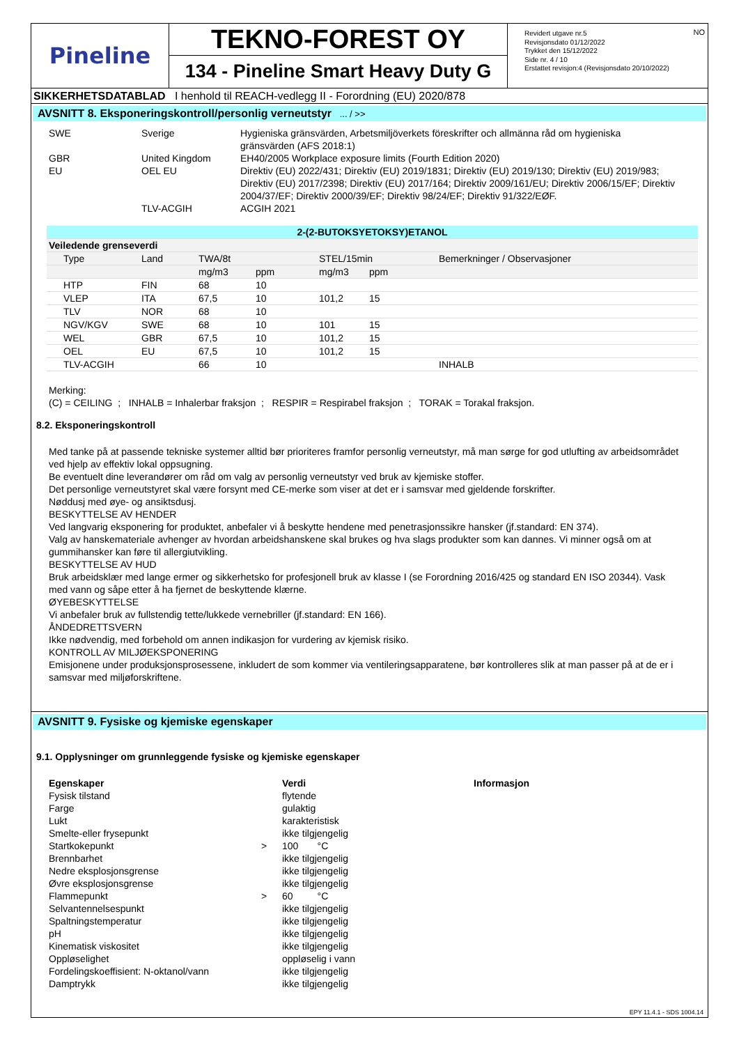Pineline
TEKNO-FOREST OY
134 - Pineline Smart Heavy Duty G
NO Revidert utgave nr.5
Revisjonsdato 01/12/2022
Trykket den 15/12/2022
Side nr. 4 / 10
Erstattet revisjon:4 (Revisjonsdato 20/10/2022)
SIKKERHETSDATABLAD I henhold til REACH-vedlegg II - Forordning (EU) 2020/878
AVSNITT 8. Eksponeringskontroll/personlig verneutstyr ... / >>
| SWE | Sverige | Hygieniska gränsvärden, Arbetsmiljöverkets föreskrifter och allmänna råd om hygieniska gränsvärden (AFS 2018:1) |
| GBR | United Kingdom | EH40/2005 Workplace exposure limits (Fourth Edition 2020) |
| EU | OEL EU | Direktiv (EU) 2022/431; Direktiv (EU) 2019/1831; Direktiv (EU) 2019/130; Direktiv (EU) 2019/983; Direktiv (EU) 2017/2398; Direktiv (EU) 2017/164; Direktiv 2009/161/EU; Direktiv 2006/15/EF; Direktiv 2004/37/EF; Direktiv 2000/39/EF; Direktiv 98/24/EF; Direktiv 91/322/EØF. |
| | TLV-ACGIH | ACGIH 2021 |
| 2-(2-BUTOKSYETOKSY)ETANOL | | | | | | |
| --- | --- | --- | --- | --- | --- | --- |
| Veiledende grenseverdi | | | | | | |
| Type | Land | TWA/8t | | STEL/15min | | Bemerkninger / Observasjoner |
| | | mg/m3 | ppm | mg/m3 | ppm | |
| HTP | FIN | 68 | 10 | | | |
| VLEP | ITA | 67,5 | 10 | 101,2 | 15 | |
| TLV | NOR | 68 | 10 | | | |
| NGV/KGV | SWE | 68 | 10 | 101 | 15 | |
| WEL | GBR | 67,5 | 10 | 101,2 | 15 | |
| OEL | EU | 67,5 | 10 | 101,2 | 15 | |
| TLV-ACGIH | | 66 | 10 | | | INHALB |
Merking:
(C) = CEILING ; INHALB = Inhalerbar fraksjon ; RESPIR = Respirabel fraksjon ; TORAK = Torakal fraksjon.
8.2. Eksponeringskontroll
Med tanke på at passende tekniske systemer alltid bør prioriteres framfor personlig verneutstyr, må man sørge for god utlufting av arbeidsområdet ved hjelp av effektiv lokal oppsugning.
Be eventuelt dine leverandører om råd om valg av personlig verneutstyr ved bruk av kjemiske stoffer.
Det personlige verneutstyret skal være forsynt med CE-merke som viser at det er i samsvar med gjeldende forskrifter.
Nøddusj med øye- og ansiktsdusj.
BESKYTTELSE AV HENDER
Ved langvarig eksponering for produktet, anbefaler vi å beskytte hendene med penetrasjonssikre hansker (jf.standard: EN 374).
Valg av hanskemateriale avhenger av hvordan arbeidshanskene skal brukes og hva slags produkter som kan dannes. Vi minner også om at gummihansker kan føre til allergiutvikling.
BESKYTTELSE AV HUD
Bruk arbeidsklær med lange ermer og sikkerhetsko for profesjonell bruk av klasse I (se Forordning 2016/425 og standard EN ISO 20344). Vask med vann og såpe etter å ha fjernet de beskyttende klærne.
ØYEBESKYTTELSE
Vi anbefaler bruk av fullstendig tette/lukkede vernebriller (jf.standard: EN 166).
ÅNDEDRETTSVERN
Ikke nødvendig, med forbehold om annen indikasjon for vurdering av kjemisk risiko.
KONTROLL AV MILJØEKSPONERING
Emisjonene under produksjonsprosessene, inkludert de som kommer via ventileringsapparatene, bør kontrolleres slik at man passer på at de er i samsvar med miljøforskriftene.
AVSNITT 9. Fysiske og kjemiske egenskaper
9.1. Opplysninger om grunnleggende fysiske og kjemiske egenskaper
| Egenskaper | | Verdi | Informasjon |
| Fysisk tilstand | | flytende | |
| Farge | | gulaktig | |
| Lukt | | karakteristisk | |
| Smelte-eller frysepunkt | | ikke tilgjengelig | |
| Startkokepunkt | > | 100 °C | |
| Brennbarhet | | ikke tilgjengelig | |
| Nedre eksplosjonsgrense | | ikke tilgjengelig | |
| Øvre eksplosjonsgrense | | ikke tilgjengelig | |
| Flammepunkt | > | 60 °C | |
| Selvantennelsespunkt | | ikke tilgjengelig | |
| Spaltningstemperatur | | ikke tilgjengelig | |
| pH | | ikke tilgjengelig | |
| Kinematisk viskositet | | ikke tilgjengelig | |
| Oppløselighet | | oppløselig i vann | |
| Fordelingskoeffisient: N-oktanol/vann | | ikke tilgjengelig | |
| Damptrykk | | ikke tilgjengelig | |
EPY 11.4.1 - SDS 1004.14